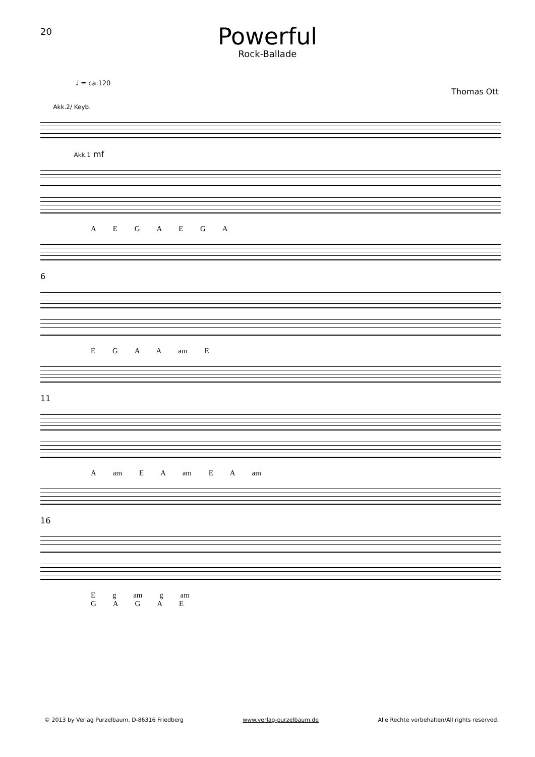20
Powerful
Rock-Ballade
♩ = ca.120
Thomas Ott
Akk.2/ Keyb. Akk.1 mf
A E G A E G A
6
E G A A am E
11
A am E A am E A am
16
E g am g am
G A G A E
© 2013 by Verlag Purzelbaum, D-86316 Friedberg www.verlag-purzelbaum.de Alle Rechte vorbehalten/All rights reserved.